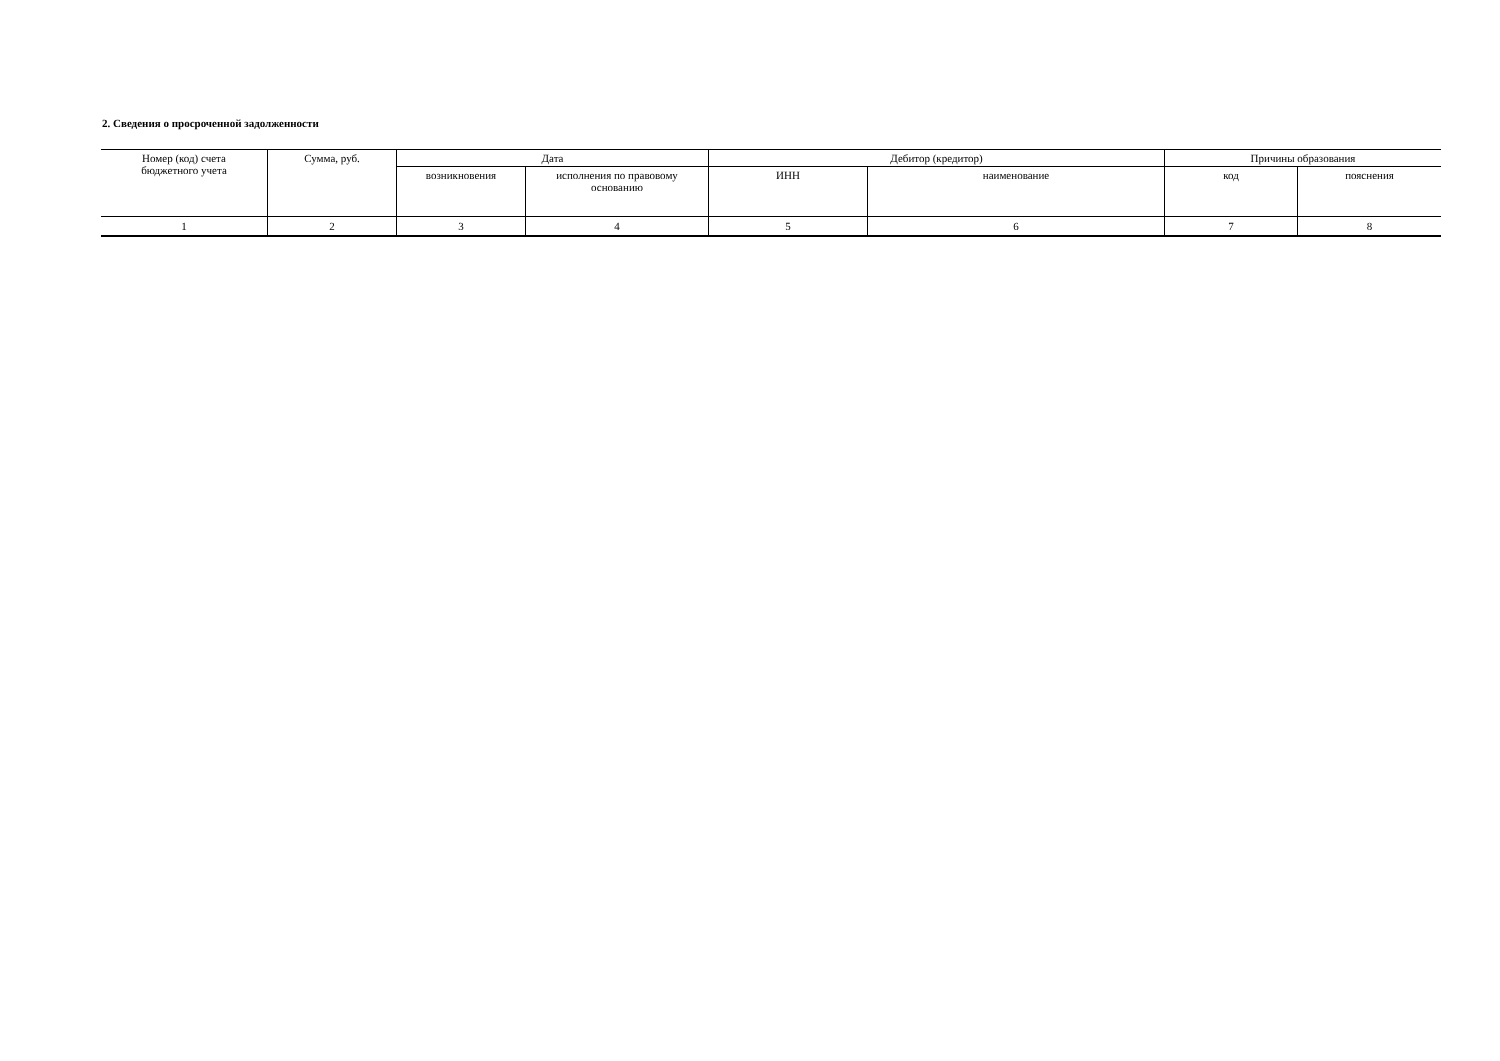2. Сведения о просроченной задолженности
| Номер (код) счета бюджетного учета | Сумма, руб. | Дата | | Дебитор (кредитор) | | Причины образования | |
| --- | --- | --- | --- | --- | --- | --- | --- |
| | | возникновения | исполнения по правовому основанию | ИНН | наименование | код | пояснения |
| 1 | 2 | 3 | 4 | 5 | 6 | 7 | 8 |